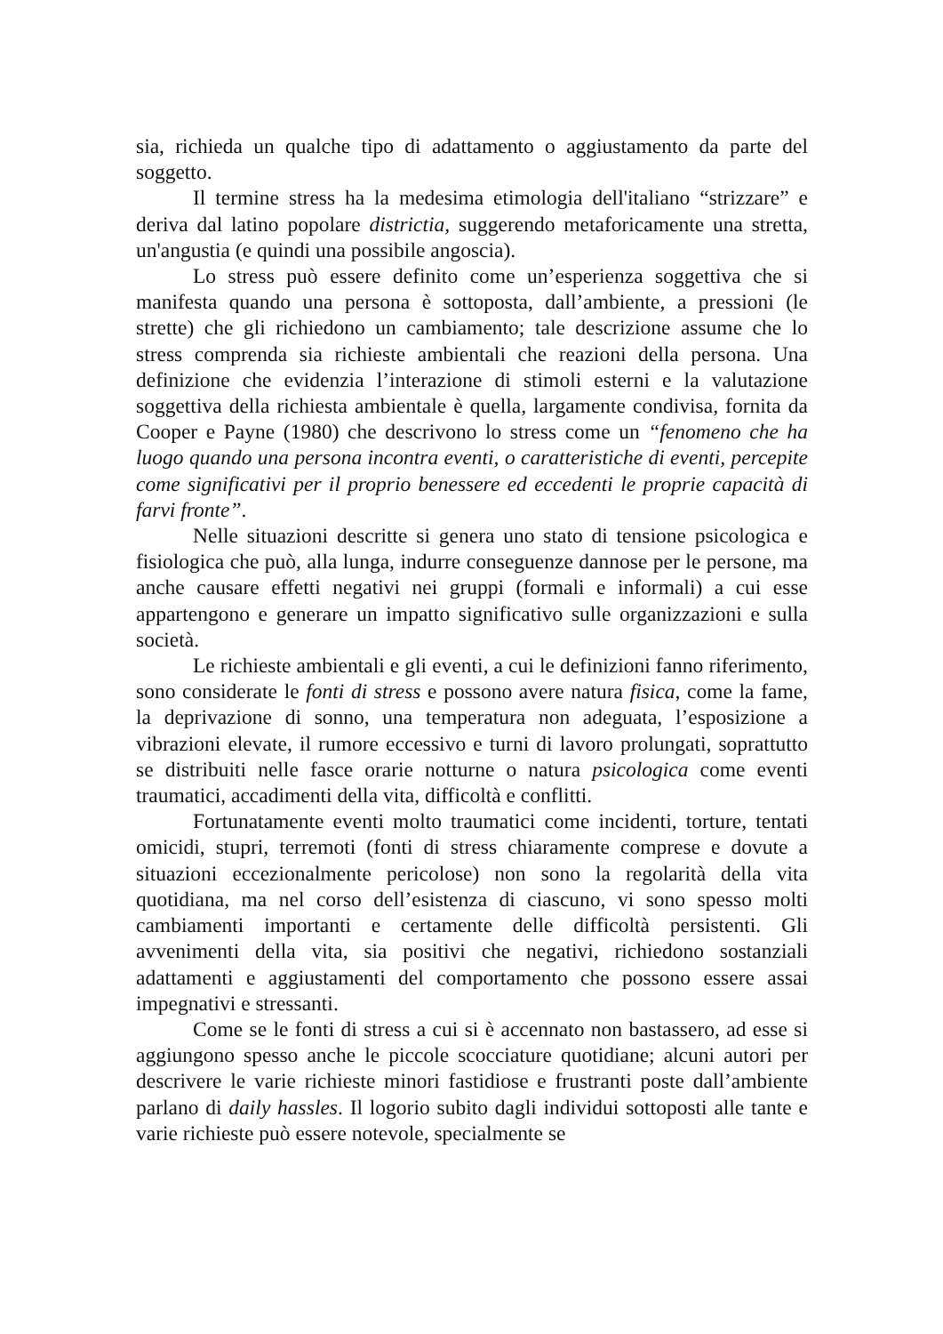sia, richieda un qualche tipo di adattamento o aggiustamento da parte del soggetto.
Il termine stress ha la medesima etimologia dell'italiano “strizzare” e deriva dal latino popolare districtia, suggerendo metaforicamente una stretta, un'angustia (e quindi una possibile angoscia).
Lo stress può essere definito come un’esperienza soggettiva che si manifesta quando una persona è sottoposta, dall’ambiente, a pressioni (le strette) che gli richiedono un cambiamento; tale descrizione assume che lo stress comprenda sia richieste ambientali che reazioni della persona. Una definizione che evidenzia l’interazione di stimoli esterni e la valutazione soggettiva della richiesta ambientale è quella, largamente condivisa, fornita da Cooper e Payne (1980) che descrivono lo stress come un “fenomeno che ha luogo quando una persona incontra eventi, o caratteristiche di eventi, percepite come significativi per il proprio benessere ed eccedenti le proprie capacità di farvi fronte”.
Nelle situazioni descritte si genera uno stato di tensione psicologica e fisiologica che può, alla lunga, indurre conseguenze dannose per le persone, ma anche causare effetti negativi nei gruppi (formali e informali) a cui esse appartengono e generare un impatto significativo sulle organizzazioni e sulla società.
Le richieste ambientali e gli eventi, a cui le definizioni fanno riferimento, sono considerate le fonti di stress e possono avere natura fisica, come la fame, la deprivazione di sonno, una temperatura non adeguata, l’esposizione a vibrazioni elevate, il rumore eccessivo e turni di lavoro prolungati, soprattutto se distribuiti nelle fasce orarie notturne o natura psicologica come eventi traumatici, accadimenti della vita, difficoltà e conflitti.
Fortunatamente eventi molto traumatici come incidenti, torture, tentati omicidi, stupri, terremoti (fonti di stress chiaramente comprese e dovute a situazioni eccezionalmente pericolose) non sono la regolarità della vita quotidiana, ma nel corso dell’esistenza di ciascuno, vi sono spesso molti cambiamenti importanti e certamente delle difficoltà persistenti. Gli avvenimenti della vita, sia positivi che negativi, richiedono sostanziali adattamenti e aggiustamenti del comportamento che possono essere assai impegnativi e stressanti.
Come se le fonti di stress a cui si è accennato non bastassero, ad esse si aggiungono spesso anche le piccole scocciature quotidiane; alcuni autori per descrivere le varie richieste minori fastidiose e frustranti poste dall’ambiente parlano di daily hassles. Il logorio subito dagli individui sottoposti alle tante e varie richieste può essere notevole, specialmente se